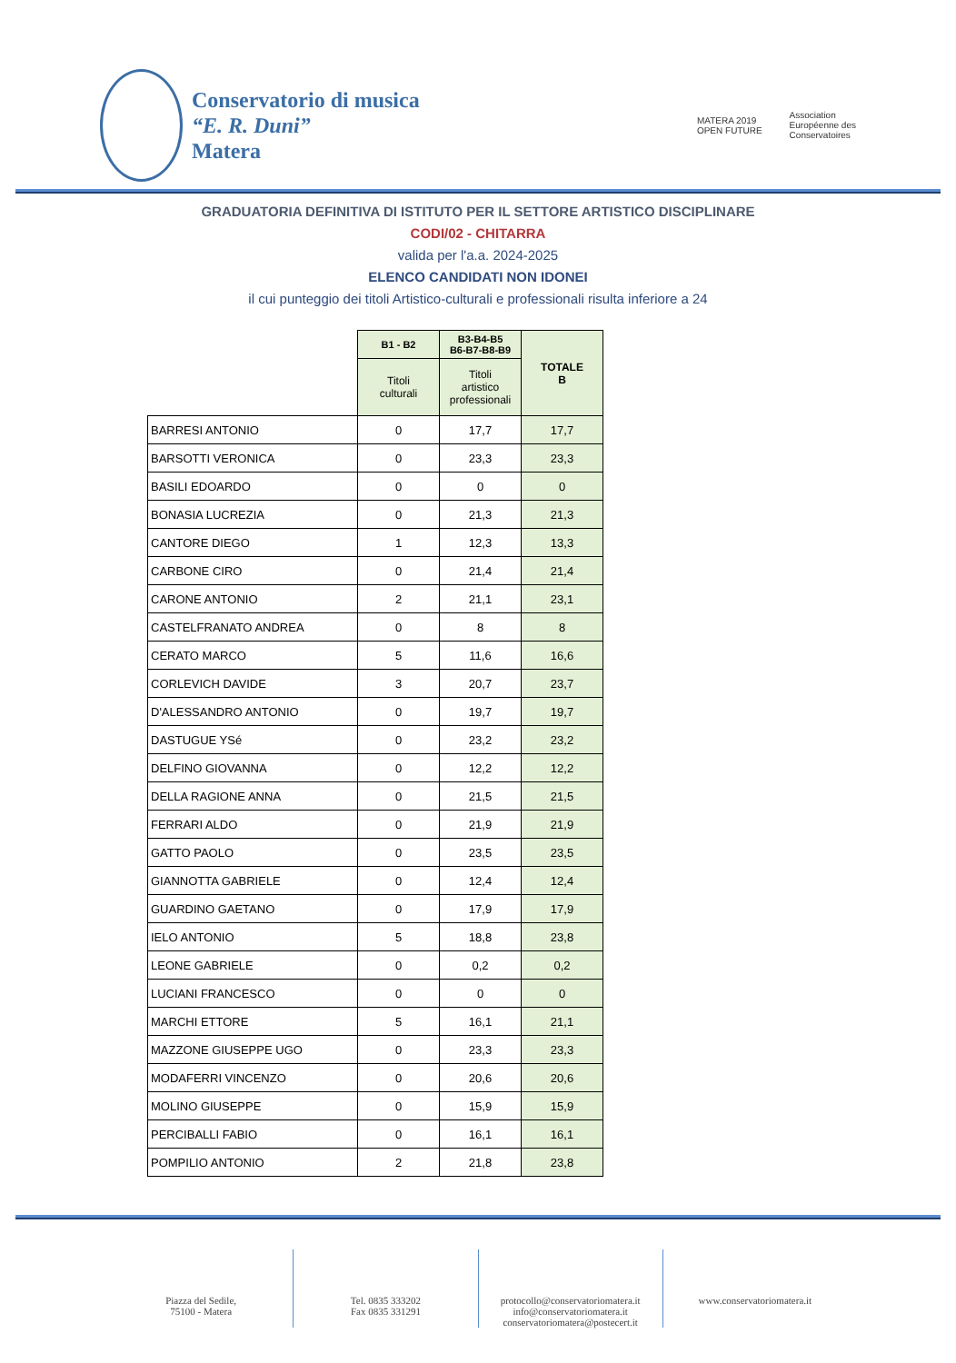Conservatorio di musica
“E. R. Duni”
Matera
MATERA 2019
OPEN FUTURE
Association
Européenne des
Conservatoires
GRADUATORIA DEFINITIVA DI ISTITUTO PER IL SETTORE ARTISTICO DISCIPLINARE
CODI/02 - CHITARRA
valida per l'a.a. 2024-2025
ELENCO CANDIDATI NON IDONEI
il cui punteggio dei titoli Artistico-culturali e professionali risulta inferiore a 24
| | B1 - B2 | B3-B4-B5 B6-B7-B8-B9 | TOTALE B |
| --- | --- | --- | --- |
| | Titoli culturali | Titoli artistico professionali | |
| BARRESI ANTONIO | 0 | 17,7 | 17,7 |
| BARSOTTI VERONICA | 0 | 23,3 | 23,3 |
| BASILI EDOARDO | 0 | 0 | 0 |
| BONASIA LUCREZIA | 0 | 21,3 | 21,3 |
| CANTORE DIEGO | 1 | 12,3 | 13,3 |
| CARBONE CIRO | 0 | 21,4 | 21,4 |
| CARONE ANTONIO | 2 | 21,1 | 23,1 |
| CASTELFRANATO ANDREA | 0 | 8 | 8 |
| CERATO MARCO | 5 | 11,6 | 16,6 |
| CORLEVICH DAVIDE | 3 | 20,7 | 23,7 |
| D'ALESSANDRO ANTONIO | 0 | 19,7 | 19,7 |
| DASTUGUE YSé | 0 | 23,2 | 23,2 |
| DELFINO GIOVANNA | 0 | 12,2 | 12,2 |
| DELLA RAGIONE ANNA | 0 | 21,5 | 21,5 |
| FERRARI ALDO | 0 | 21,9 | 21,9 |
| GATTO PAOLO | 0 | 23,5 | 23,5 |
| GIANNOTTA GABRIELE | 0 | 12,4 | 12,4 |
| GUARDINO GAETANO | 0 | 17,9 | 17,9 |
| IELO ANTONIO | 5 | 18,8 | 23,8 |
| LEONE GABRIELE | 0 | 0,2 | 0,2 |
| LUCIANI FRANCESCO | 0 | 0 | 0 |
| MARCHI ETTORE | 5 | 16,1 | 21,1 |
| MAZZONE GIUSEPPE UGO | 0 | 23,3 | 23,3 |
| MODAFERRI VINCENZO | 0 | 20,6 | 20,6 |
| MOLINO GIUSEPPE | 0 | 15,9 | 15,9 |
| PERCIBALLI FABIO | 0 | 16,1 | 16,1 |
| POMPILIO ANTONIO | 2 | 21,8 | 23,8 |
Piazza del Sedile,
75100 - Matera
Tel. 0835 333202
Fax 0835 331291
protocollo@conservatoriomatera.it
info@conservatoriomatera.it
conservatoriomatera@postecert.it
www.conservatoriomatera.it